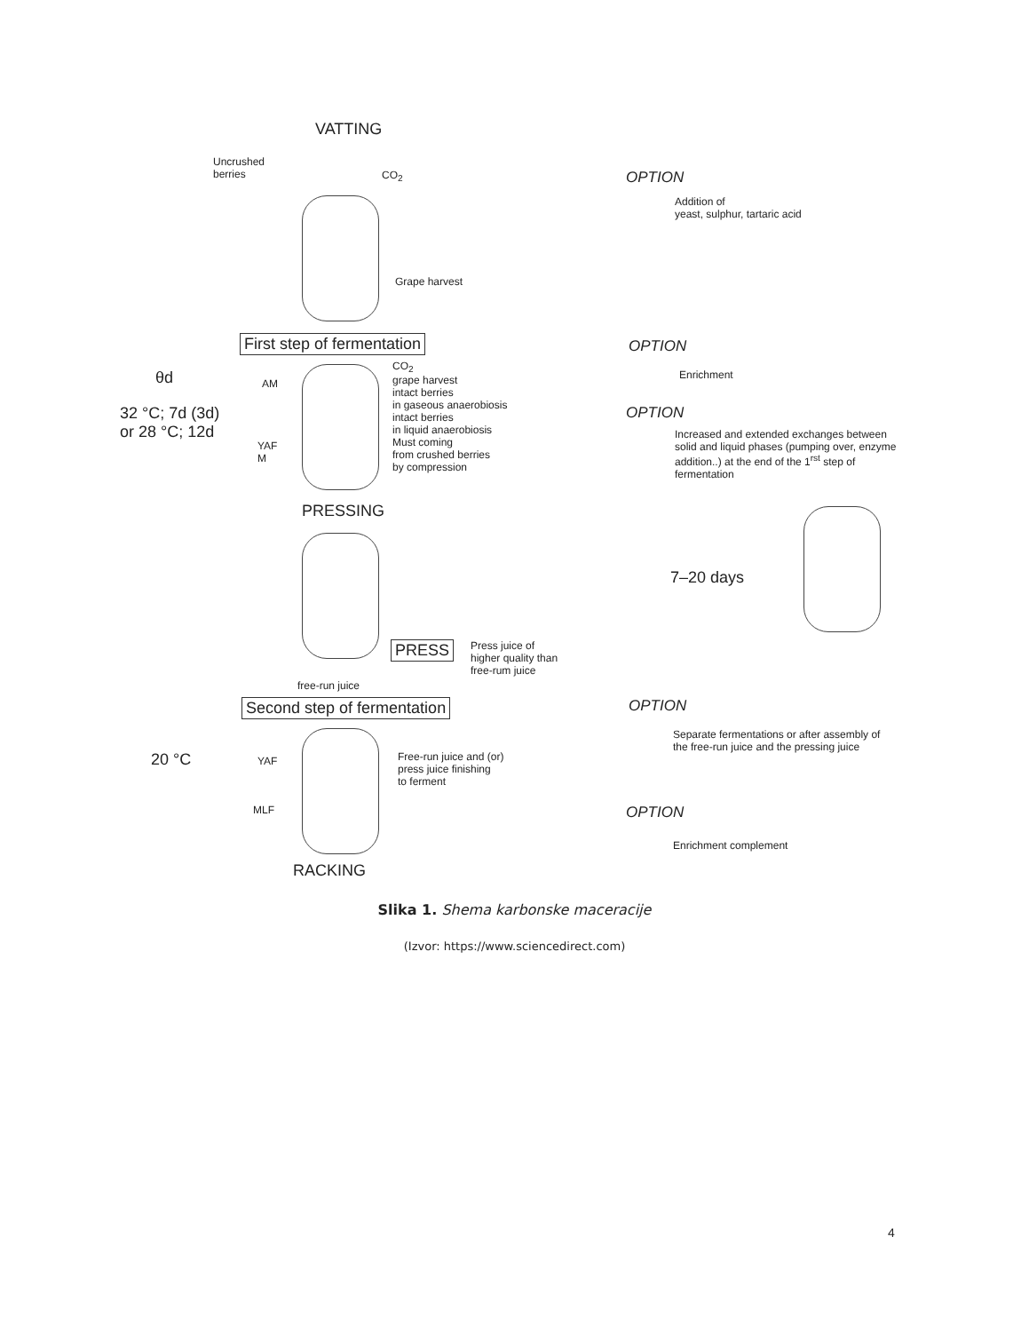VATTING
Uncrushed
berries
CO<sub>2</sub> OPTION
Addition of
yeast, sulphur, tartaric acid
Grape harvest
First step of fermentation OPTION
θd Enrichment
AM
CO<sub>2</sub>
grape harvest
intact berries
in gaseous anaerobiosis
intact berries
in liquid anaerobiosis
Must coming
from crushed berries
by compression
32 °C; 7d (3d)
or 28 °C; 12d
OPTION
Increased and extended exchanges between
solid and liquid phases (pumping over, enzyme
addition..) at the end of the 1<sup>rst</sup> step of
fermentation
YAF
M
PRESSING
7–20 days
PRESS
Press juice of
higher quality than
free-rum juice
free-run juice
Second step of fermentation OPTION
Separate fermentations or after assembly of
the free-run juice and the pressing juice
20 °C YAF
Free-run juice and (or)
press juice finishing
to ferment
MLF OPTION
Enrichment complement
RACKING
Slika 1. Shema karbonske maceracije
(Izvor: https://www.sciencedirect.com)
4